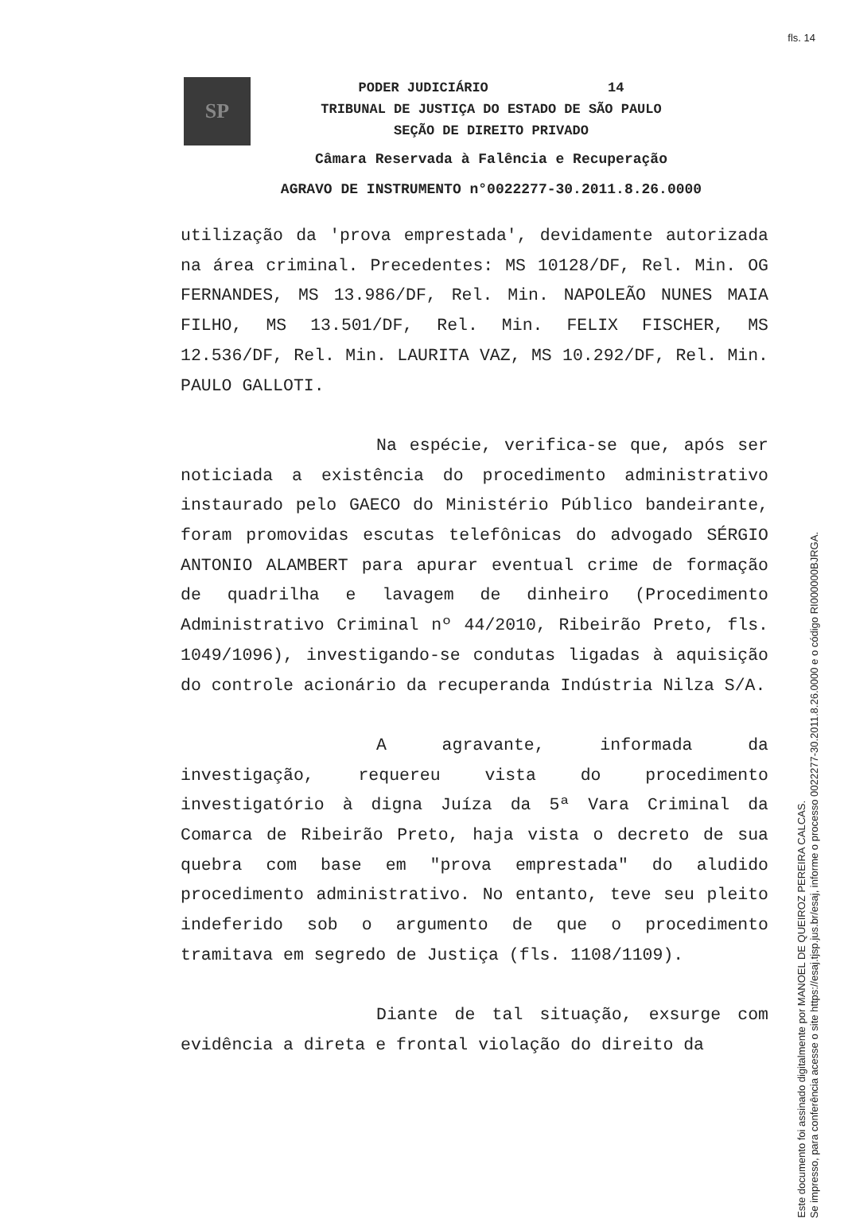fls. 14
SP
PODER JUDICIÁRIO 14
TRIBUNAL DE JUSTIÇA DO ESTADO DE SÃO PAULO
SEÇÃO DE DIREITO PRIVADO
Câmara Reservada à Falência e Recuperação
AGRAVO DE INSTRUMENTO n°0022277-30.2011.8.26.0000
utilização da 'prova emprestada', devidamente autorizada na área criminal. Precedentes: MS 10128/DF, Rel. Min. OG FERNANDES, MS 13.986/DF, Rel. Min. NAPOLEÃO NUNES MAIA FILHO, MS 13.501/DF, Rel. Min. FELIX FISCHER, MS 12.536/DF, Rel. Min. LAURITA VAZ, MS 10.292/DF, Rel. Min. PAULO GALLOTI.
Na espécie, verifica-se que, após ser noticiada a existência do procedimento administrativo instaurado pelo GAECO do Ministério Público bandeirante, foram promovidas escutas telefônicas do advogado SÉRGIO ANTONIO ALAMBERT para apurar eventual crime de formação de quadrilha e lavagem de dinheiro (Procedimento Administrativo Criminal nº 44/2010, Ribeirão Preto, fls. 1049/1096), investigando-se condutas ligadas à aquisição do controle acionário da recuperanda Indústria Nilza S/A.
A agravante, informada da investigação, requereu vista do procedimento investigatório à digna Juíza da 5ª Vara Criminal da Comarca de Ribeirão Preto, haja vista o decreto de sua quebra com base em "prova emprestada" do aludido procedimento administrativo. No entanto, teve seu pleito indeferido sob o argumento de que o procedimento tramitava em segredo de Justiça (fls. 1108/1109).
Diante de tal situação, exsurge com evidência a direta e frontal violação do direito da
Este documento foi assinado digitalmente por MANOEL DE QUEIROZ PEREIRA CALCAS.
Se impresso, para conferência acesse o site https://esaj.tjsp.jus.br/esaj, informe o processo 0022277-30.2011.8.26.0000 e o código RI000000BJRGA.